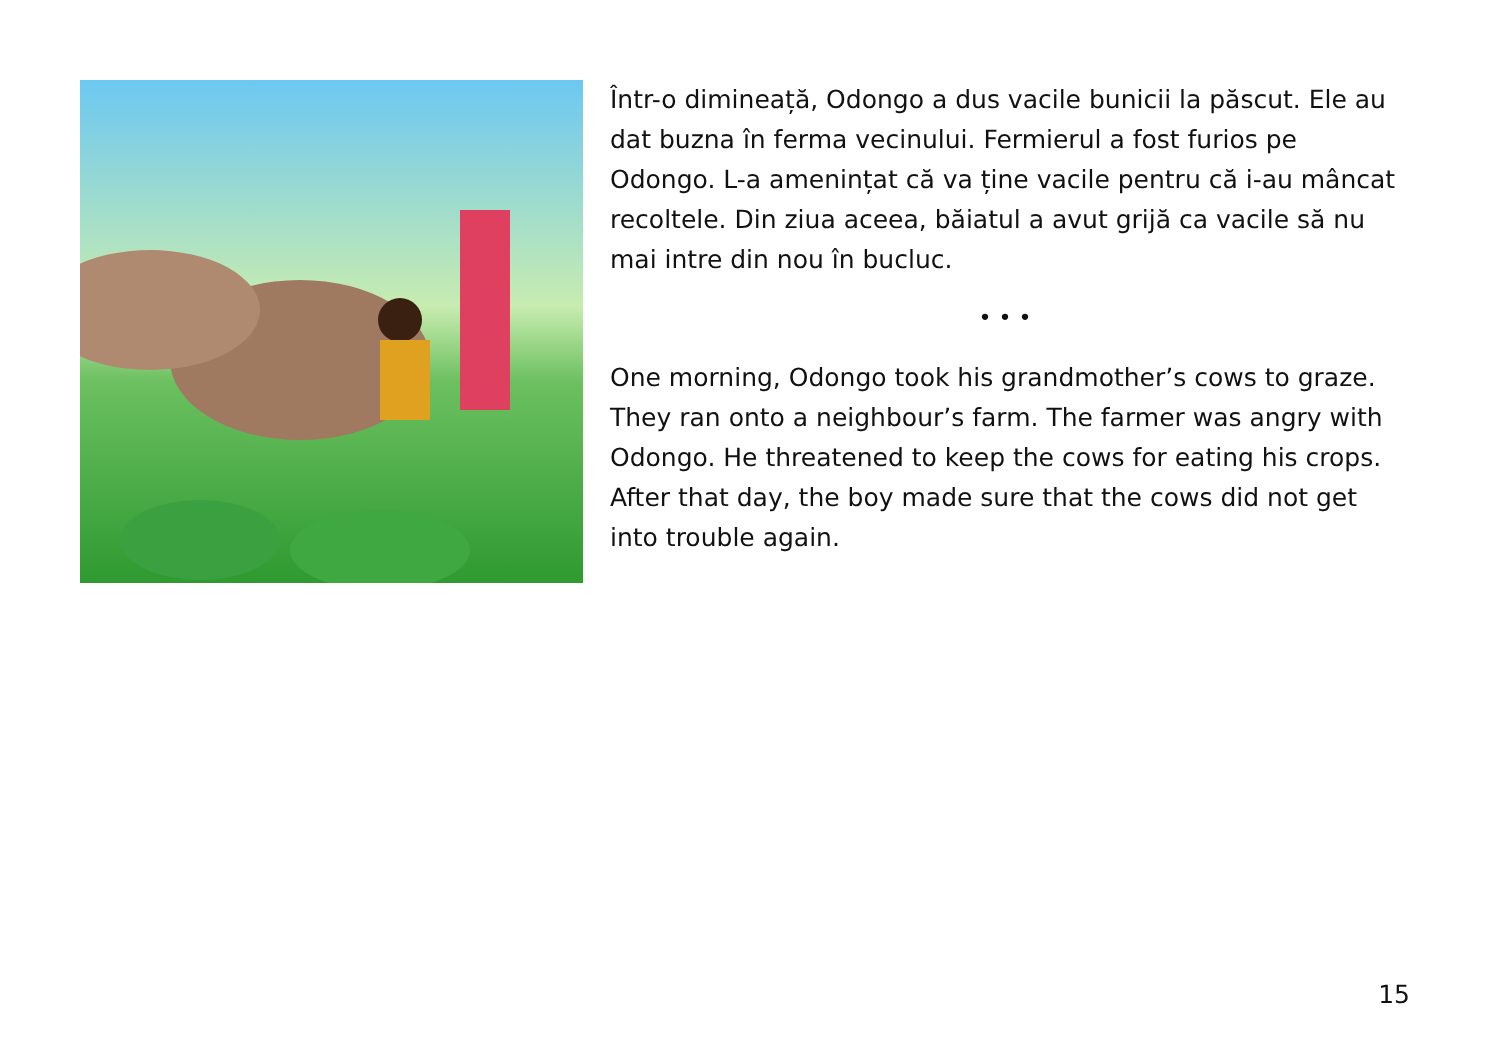Într-o dimineață, Odongo a dus vacile bunicii la păscut. Ele au dat buzna în ferma vecinului. Fermierul a fost furios pe Odongo. L-a amenințat că va ține vacile pentru că i-au mâncat recoltele. Din ziua aceea, băiatul a avut grijă ca vacile să nu mai intre din nou în bucluc.
• • •
One morning, Odongo took his grandmother’s cows to graze. They ran onto a neighbour’s farm. The farmer was angry with Odongo. He threatened to keep the cows for eating his crops. After that day, the boy made sure that the cows did not get into trouble again.
15